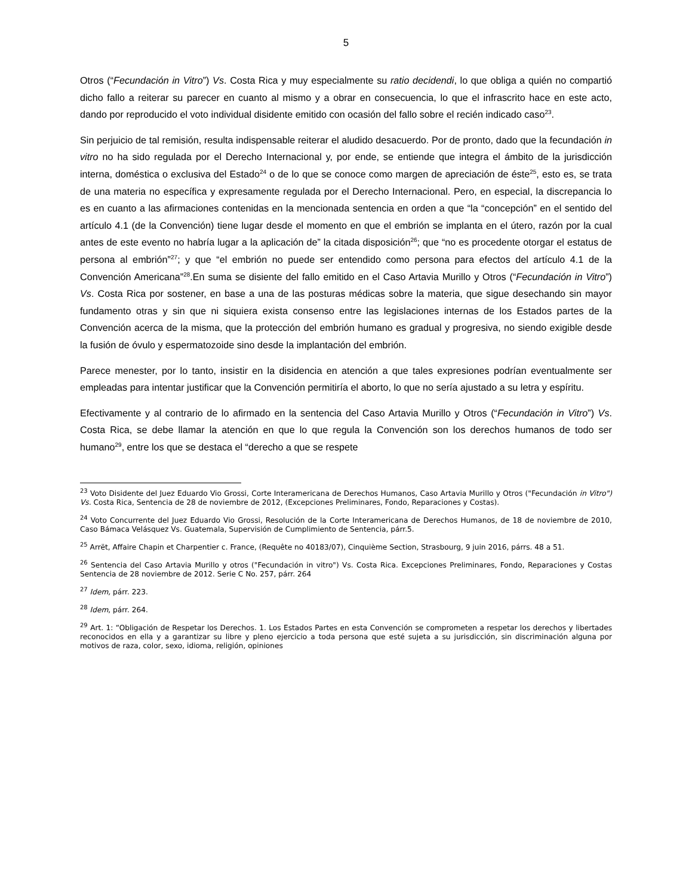5
Otros (“Fecundación in Vitro”) Vs. Costa Rica y muy especialmente su ratio decidendi, lo que obliga a quién no compartió dicho fallo a reiterar su parecer en cuanto al mismo y a obrar en consecuencia, lo que el infrascrito hace en este acto, dando por reproducido el voto individual disidente emitido con ocasión del fallo sobre el recién indicado caso<sup>23</sup>.
Sin perjuicio de tal remisión, resulta indispensable reiterar el aludido desacuerdo. Por de pronto, dado que la fecundación in vitro no ha sido regulada por el Derecho Internacional y, por ende, se entiende que integra el ámbito de la jurisdicción interna, doméstica o exclusiva del Estado<sup>24</sup> o de lo que se conoce como margen de apreciación de éste<sup>25</sup>, esto es, se trata de una materia no específica y expresamente regulada por el Derecho Internacional. Pero, en especial, la discrepancia lo es en cuanto a las afirmaciones contenidas en la mencionada sentencia en orden a que “la “concepción” en el sentido del artículo 4.1 (de la Convención) tiene lugar desde el momento en que el embrión se implanta en el útero, razón por la cual antes de este evento no habría lugar a la aplicación de” la citada disposición<sup>26</sup>; que “no es procedente otorgar el estatus de persona al embrión”<sup>27</sup>; y que “el embrión no puede ser entendido como persona para efectos del artículo 4.1 de la Convención Americana”<sup>28</sup>.En suma se disiente del fallo emitido en el Caso Artavia Murillo y Otros (“Fecundación in Vitro”) Vs. Costa Rica por sostener, en base a una de las posturas médicas sobre la materia, que sigue desechando sin mayor fundamento otras y sin que ni siquiera exista consenso entre las legislaciones internas de los Estados partes de la Convención acerca de la misma, que la protección del embrión humano es gradual y progresiva, no siendo exigible desde la fusión de óvulo y espermatozoide sino desde la implantación del embrión.
Parece menester, por lo tanto, insistir en la disidencia en atención a que tales expresiones podrían eventualmente ser empleadas para intentar justificar que la Convención permitiría el aborto, lo que no sería ajustado a su letra y espíritu.
Efectivamente y al contrario de lo afirmado en la sentencia del Caso Artavia Murillo y Otros (“Fecundación in Vitro”) Vs. Costa Rica, se debe llamar la atención en que lo que regula la Convención son los derechos humanos de todo ser humano<sup>29</sup>, entre los que se destaca el “derecho a que se respete
<sup>23</sup> Voto Disidente del Juez Eduardo Vio Grossi, Corte Interamericana de Derechos Humanos, Caso Artavia Murillo y Otros ("Fecundación in Vitro") Vs. Costa Rica, Sentencia de 28 de noviembre de 2012, (Excepciones Preliminares, Fondo, Reparaciones y Costas).
<sup>24</sup> Voto Concurrente del Juez Eduardo Vio Grossi, Resolución de la Corte Interamericana de Derechos Humanos, de 18 de noviembre de 2010, Caso Bámaca Velásquez Vs. Guatemala, Supervisión de Cumplimiento de Sentencia, párr.5.
<sup>25</sup> Arrët, Affaire Chapin et Charpentier c. France, (Requête no 40183/07), Cinquième Section, Strasbourg, 9 juin 2016, párrs. 48 a 51.
<sup>26</sup> Sentencia del Caso Artavia Murillo y otros ("Fecundación in vitro") Vs. Costa Rica. Excepciones Preliminares, Fondo, Reparaciones y Costas Sentencia de 28 noviembre de 2012. Serie C No. 257, párr. 264
<sup>27</sup> Idem, párr. 223.
<sup>28</sup> Idem, párr. 264.
<sup>29</sup> Art. 1: “Obligación de Respetar los Derechos. 1. Los Estados Partes en esta Convención se comprometen a respetar los derechos y libertades reconocidos en ella y a garantizar su libre y pleno ejercicio a toda persona que esté sujeta a su jurisdicción, sin discriminación alguna por motivos de raza, color, sexo, idioma, religión, opiniones